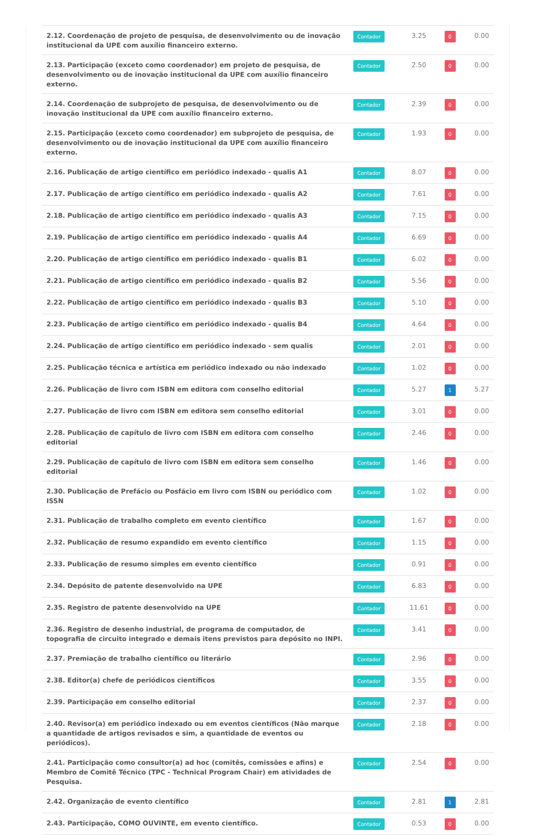| 2.12. Coordenação de projeto de pesquisa, de desenvolvimento ou de inovação institucional da UPE com auxílio financeiro externo. | Contador | 3.25 | 0 | 0.00 |
| 2.13. Participação (exceto como coordenador) em projeto de pesquisa, de desenvolvimento ou de inovação institucional da UPE com auxílio financeiro externo. | Contador | 2.50 | 0 | 0.00 |
| 2.14. Coordenação de subprojeto de pesquisa, de desenvolvimento ou de inovação institucional da UPE com auxílio financeiro externo. | Contador | 2.39 | 0 | 0.00 |
| 2.15. Participação (exceto como coordenador) em subprojeto de pesquisa, de desenvolvimento ou de inovação institucional da UPE com auxílio financeiro externo. | Contador | 1.93 | 0 | 0.00 |
| 2.16. Publicação de artigo científico em periódico indexado - qualis A1 | Contador | 8.07 | 0 | 0.00 |
| 2.17. Publicação de artigo científico em periódico indexado - qualis A2 | Contador | 7.61 | 0 | 0.00 |
| 2.18. Publicação de artigo científico em periódico indexado - qualis A3 | Contador | 7.15 | 0 | 0.00 |
| 2.19. Publicação de artigo científico em periódico indexado - qualis A4 | Contador | 6.69 | 0 | 0.00 |
| 2.20. Publicação de artigo científico em periódico indexado - qualis B1 | Contador | 6.02 | 0 | 0.00 |
| 2.21. Publicação de artigo científico em periódico indexado - qualis B2 | Contador | 5.56 | 0 | 0.00 |
| 2.22. Publicação de artigo científico em periódico indexado - qualis B3 | Contador | 5.10 | 0 | 0.00 |
| 2.23. Publicação de artigo científico em periódico indexado - qualis B4 | Contador | 4.64 | 0 | 0.00 |
| 2.24. Publicação de artigo científico em periódico indexado - sem qualis | Contador | 2.01 | 0 | 0.00 |
| 2.25. Publicação técnica e artística em periódico indexado ou não indexado | Contador | 1.02 | 0 | 0.00 |
| 2.26. Publicação de livro com ISBN em editora com conselho editorial | Contador | 5.27 | 1 | 5.27 |
| 2.27. Publicação de livro com ISBN em editora sem conselho editorial | Contador | 3.01 | 0 | 0.00 |
| 2.28. Publicação de capítulo de livro com ISBN em editora com conselho editorial | Contador | 2.46 | 0 | 0.00 |
| 2.29. Publicação de capítulo de livro com ISBN em editora sem conselho editorial | Contador | 1.46 | 0 | 0.00 |
| 2.30. Publicação de Prefácio ou Posfácio em livro com ISBN ou periódico com ISSN | Contador | 1.02 | 0 | 0.00 |
| 2.31. Publicação de trabalho completo em evento científico | Contador | 1.67 | 0 | 0.00 |
| 2.32. Publicação de resumo expandido em evento científico | Contador | 1.15 | 0 | 0.00 |
| 2.33. Publicação de resumo simples em evento científico | Contador | 0.91 | 0 | 0.00 |
| 2.34. Depósito de patente desenvolvido na UPE | Contador | 6.83 | 0 | 0.00 |
| 2.35. Registro de patente desenvolvido na UPE | Contador | 11.61 | 0 | 0.00 |
| 2.36. Registro de desenho industrial, de programa de computador, de topografia de circuito integrado e demais itens previstos para depósito no INPI. | Contador | 3.41 | 0 | 0.00 |
| 2.37. Premiação de trabalho científico ou literário | Contador | 2.96 | 0 | 0.00 |
| 2.38. Editor(a) chefe de periódicos científicos | Contador | 3.55 | 0 | 0.00 |
| 2.39. Participação em conselho editorial | Contador | 2.37 | 0 | 0.00 |
| 2.40. Revisor(a) em periódico indexado ou em eventos científicos (Não marque a quantidade de artigos revisados e sim, a quantidade de eventos ou periódicos). | Contador | 2.18 | 0 | 0.00 |
| 2.41. Participação como consultor(a) ad hoc (comitês, comissões e afins) e Membro de Comitê Técnico (TPC - Technical Program Chair) em atividades de Pesquisa. | Contador | 2.54 | 0 | 0.00 |
| 2.42. Organização de evento científico | Contador | 2.81 | 1 | 2.81 |
| 2.43. Participação, COMO OUVINTE, em evento científico. | Contador | 0.53 | 0 | 0.00 |